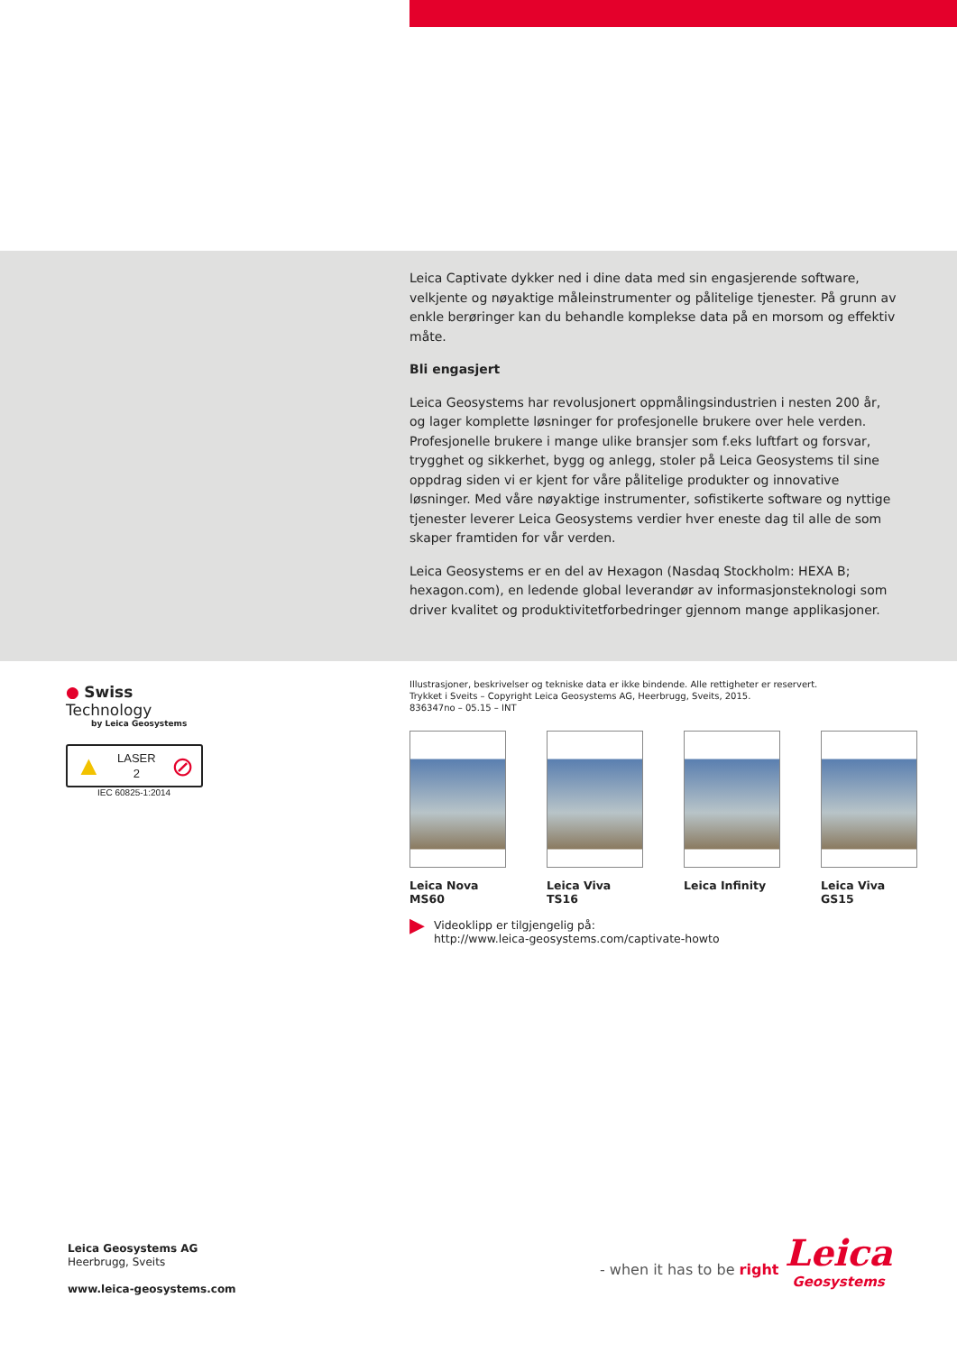Leica Captivate dykker ned i dine data med sin engasjerende software, velkjente og nøyaktige måleinstrumenter og pålitelige tjenester. På grunn av enkle berøringer kan du behandle komplekse data på en morsom og effektiv måte.
Bli engasjert
Leica Geosystems har revolusjonert oppmålingsindustrien i nesten 200 år, og lager komplette løsninger for profesjonelle brukere over hele verden. Profesjonelle brukere i mange ulike bransjer som f.eks luftfart og forsvar, trygghet og sikkerhet, bygg og anlegg, stoler på Leica Geosystems til sine oppdrag siden vi er kjent for våre pålitelige produkter og innovative løsninger. Med våre nøyaktige instrumenter, sofistikerte software og nyttige tjenester leverer Leica Geosystems verdier hver eneste dag til alle de som skaper framtiden for vår verden.
Leica Geosystems er en del av Hexagon (Nasdaq Stockholm: HEXA B; hexagon.com), en ledende global leverandør av informasjonsteknologi som driver kvalitet og produktivitetforbedringer gjennom mange applikasjoner.
● Swiss Technology
by Leica Geosystems
▲ LASER
2 ⊘
IEC 60825-1:2014
Illustrasjoner, beskrivelser og tekniske data er ikke bindende. Alle rettigheter er reservert.
Trykket i Sveits – Copyright Leica Geosystems AG, Heerbrugg, Sveits, 2015.
836347no – 05.15 – INT
Leica Nova MS60
Leica Viva TS16
Leica Infinity
Leica Viva GS15
▶
Videoklipp er tilgjengelig på:
http://www.leica-geosystems.com/captivate-howto
Leica Geosystems AG
Heerbrugg, Sveits
www.leica-geosystems.com
- when it has to be right
Leica
Geosystems